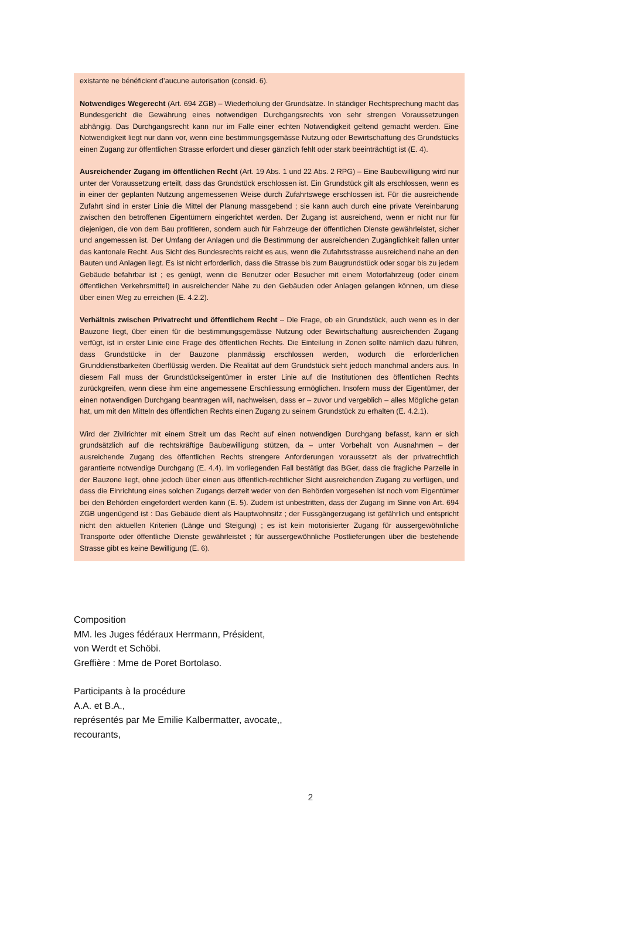existante ne bénéficient d’aucune autorisation (consid. 6).
Notwendiges Wegerecht (Art. 694 ZGB) – Wiederholung der Grundsätze. In ständiger Rechtsprechung macht das Bundesgericht die Gewährung eines notwendigen Durchgangsrechts von sehr strengen Voraussetzungen abhängig. Das Durchgangsrecht kann nur im Falle einer echten Notwendigkeit geltend gemacht werden. Eine Notwendigkeit liegt nur dann vor, wenn eine bestimmungsgemässe Nutzung oder Bewirtschaftung des Grundstücks einen Zugang zur öffentlichen Strasse erfordert und dieser gänzlich fehlt oder stark beeinträchtigt ist (E. 4).
Ausreichender Zugang im öffentlichen Recht (Art. 19 Abs. 1 und 22 Abs. 2 RPG) – Eine Baubewilligung wird nur unter der Voraussetzung erteilt, dass das Grundstück erschlossen ist. Ein Grundstück gilt als erschlossen, wenn es in einer der geplanten Nutzung angemessenen Weise durch Zufahrtswege erschlossen ist. Für die ausreichende Zufahrt sind in erster Linie die Mittel der Planung massgebend ; sie kann auch durch eine private Vereinbarung zwischen den betroffenen Eigentümern eingerichtet werden. Der Zugang ist ausreichend, wenn er nicht nur für diejenigen, die von dem Bau profitieren, sondern auch für Fahrzeuge der öffentlichen Dienste gewährleistet, sicher und angemessen ist. Der Umfang der Anlagen und die Bestimmung der ausreichenden Zugänglichkeit fallen unter das kantonale Recht. Aus Sicht des Bundesrechts reicht es aus, wenn die Zufahrtsstrasse ausreichend nahe an den Bauten und Anlagen liegt. Es ist nicht erforderlich, dass die Strasse bis zum Baugrundstück oder sogar bis zu jedem Gebäude befahrbar ist ; es genügt, wenn die Benutzer oder Besucher mit einem Motorfahrzeug (oder einem öffentlichen Verkehrsmittel) in ausreichender Nähe zu den Gebäuden oder Anlagen gelangen können, um diese über einen Weg zu erreichen (E. 4.2.2).
Verhältnis zwischen Privatrecht und öffentlichem Recht – Die Frage, ob ein Grundstück, auch wenn es in der Bauzone liegt, über einen für die bestimmungsgemässe Nutzung oder Bewirtschaftung ausreichenden Zugang verfügt, ist in erster Linie eine Frage des öffentlichen Rechts. Die Einteilung in Zonen sollte nämlich dazu führen, dass Grundstücke in der Bauzone planmässig erschlossen werden, wodurch die erforderlichen Grunddienstbarkeiten überflüssig werden. Die Realität auf dem Grundstück sieht jedoch manchmal anders aus. In diesem Fall muss der Grundstückseigentümer in erster Linie auf die Institutionen des öffentlichen Rechts zurückgreifen, wenn diese ihm eine angemessene Erschliessung ermöglichen. Insofern muss der Eigentümer, der einen notwendigen Durchgang beantragen will, nachweisen, dass er – zuvor und vergeblich – alles Mögliche getan hat, um mit den Mitteln des öffentlichen Rechts einen Zugang zu seinem Grundstück zu erhalten (E. 4.2.1).
Wird der Zivilrichter mit einem Streit um das Recht auf einen notwendigen Durchgang befasst, kann er sich grundsätzlich auf die rechtskräftige Baubewilligung stützen, da – unter Vorbehalt von Ausnahmen – der ausreichende Zugang des öffentlichen Rechts strengere Anforderungen voraussetzt als der privatrechtlich garantierte notwendige Durchgang (E. 4.4). Im vorliegenden Fall bestätigt das BGer, dass die fragliche Parzelle in der Bauzone liegt, ohne jedoch über einen aus öffentlich-rechtlicher Sicht ausreichenden Zugang zu verfügen, und dass die Einrichtung eines solchen Zugangs derzeit weder von den Behörden vorgesehen ist noch vom Eigentümer bei den Behörden eingefordert werden kann (E. 5). Zudem ist unbestritten, dass der Zugang im Sinne von Art. 694 ZGB ungenügend ist : Das Gebäude dient als Hauptwohnsitz ; der Fussgängerzugang ist gefährlich und entspricht nicht den aktuellen Kriterien (Länge und Steigung) ; es ist kein motorisierter Zugang für aussergewöhnliche Transporte oder öffentliche Dienste gewährleistet ; für aussergewöhnliche Postlieferungen über die bestehende Strasse gibt es keine Bewilligung (E. 6).
Composition
MM. les Juges fédéraux Herrmann, Président,
von Werdt et Schöbi.
Greffière : Mme de Poret Bortolaso.
Participants à la procédure
A.A. et B.A.,
représentés par Me Emilie Kalbermatter, avocate,,
recourants,
2